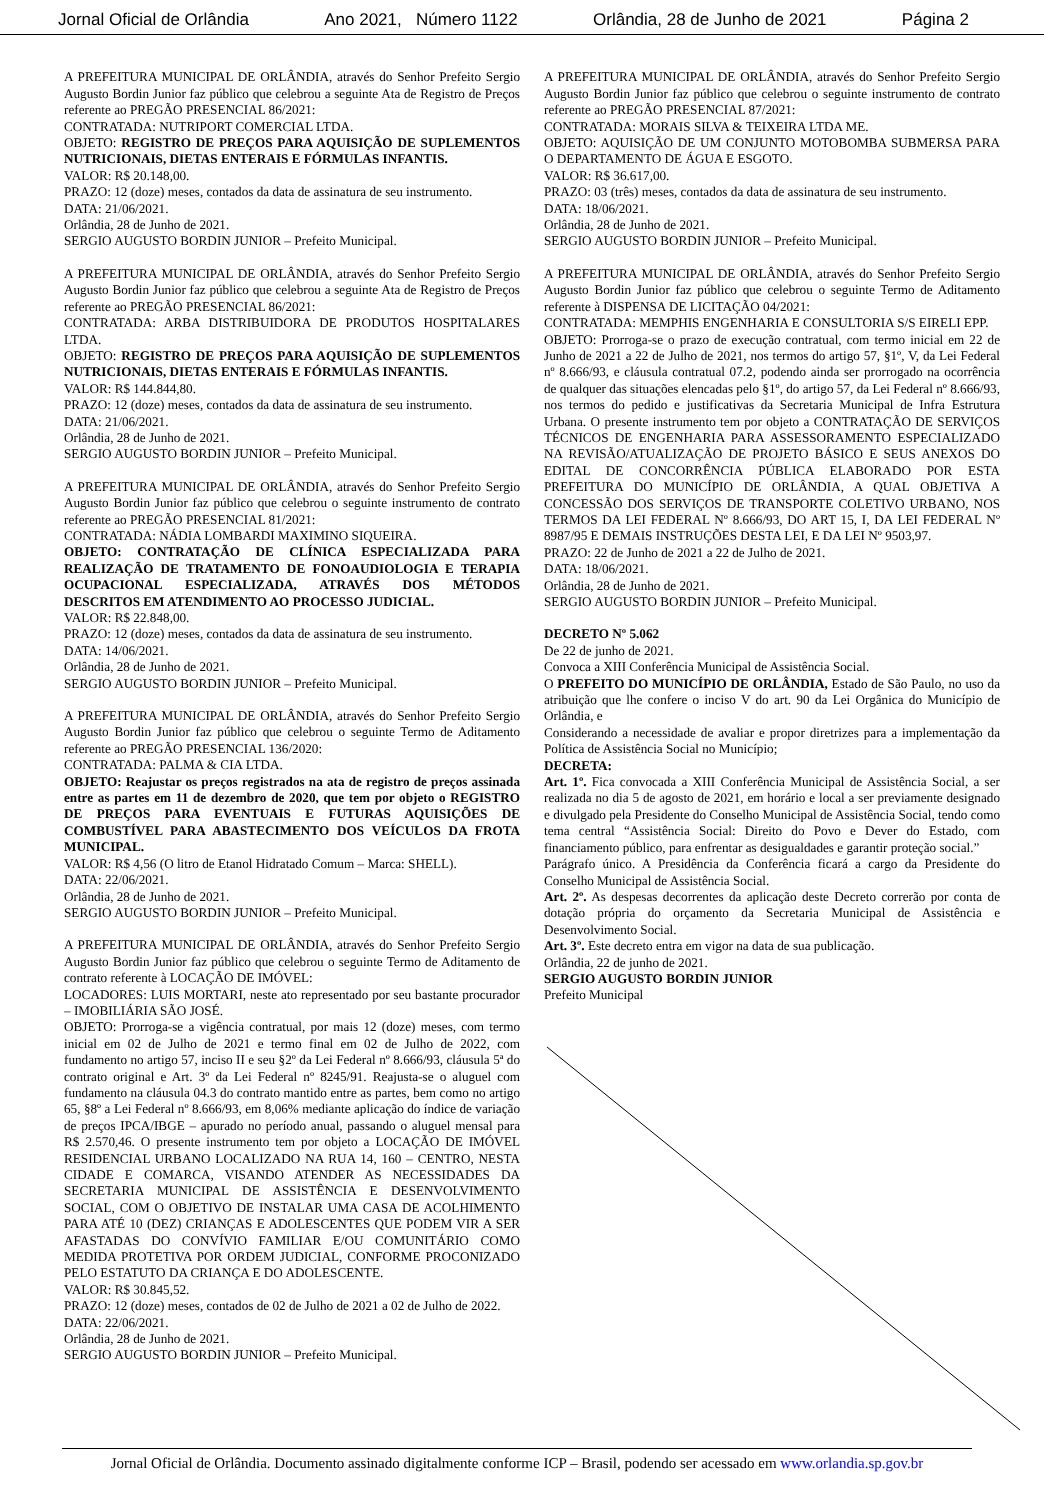Jornal Oficial de Orlândia Ano 2021, Número 1122 Orlândia, 28 de Junho de 2021 Página 2
A PREFEITURA MUNICIPAL DE ORLÂNDIA, através do Senhor Prefeito Sergio Augusto Bordin Junior faz público que celebrou a seguinte Ata de Registro de Preços referente ao PREGÃO PRESENCIAL 86/2021:
CONTRATADA: NUTRIPORT COMERCIAL LTDA.
OBJETO: REGISTRO DE PREÇOS PARA AQUISIÇÃO DE SUPLEMENTOS NUTRICIONAIS, DIETAS ENTERAIS E FÓRMULAS INFANTIS.
VALOR: R$ 20.148,00.
PRAZO: 12 (doze) meses, contados da data de assinatura de seu instrumento.
DATA: 21/06/2021.
Orlândia, 28 de Junho de 2021.
SERGIO AUGUSTO BORDIN JUNIOR – Prefeito Municipal.
A PREFEITURA MUNICIPAL DE ORLÂNDIA, através do Senhor Prefeito Sergio Augusto Bordin Junior faz público que celebrou a seguinte Ata de Registro de Preços referente ao PREGÃO PRESENCIAL 86/2021:
CONTRATADA: ARBA DISTRIBUIDORA DE PRODUTOS HOSPITALARES LTDA.
OBJETO: REGISTRO DE PREÇOS PARA AQUISIÇÃO DE SUPLEMENTOS NUTRICIONAIS, DIETAS ENTERAIS E FÓRMULAS INFANTIS.
VALOR: R$ 144.844,80.
PRAZO: 12 (doze) meses, contados da data de assinatura de seu instrumento.
DATA: 21/06/2021.
Orlândia, 28 de Junho de 2021.
SERGIO AUGUSTO BORDIN JUNIOR – Prefeito Municipal.
A PREFEITURA MUNICIPAL DE ORLÂNDIA, através do Senhor Prefeito Sergio Augusto Bordin Junior faz público que celebrou o seguinte instrumento de contrato referente ao PREGÃO PRESENCIAL 81/2021:
CONTRATADA: NÁDIA LOMBARDI MAXIMINO SIQUEIRA.
OBJETO: CONTRATAÇÃO DE CLÍNICA ESPECIALIZADA PARA REALIZAÇÃO DE TRATAMENTO DE FONOAUDIOLOGIA E TERAPIA OCUPACIONAL ESPECIALIZADA, ATRAVÉS DOS MÉTODOS DESCRITOS EM ATENDIMENTO AO PROCESSO JUDICIAL.
VALOR: R$ 22.848,00.
PRAZO: 12 (doze) meses, contados da data de assinatura de seu instrumento.
DATA: 14/06/2021.
Orlândia, 28 de Junho de 2021.
SERGIO AUGUSTO BORDIN JUNIOR – Prefeito Municipal.
A PREFEITURA MUNICIPAL DE ORLÂNDIA, através do Senhor Prefeito Sergio Augusto Bordin Junior faz público que celebrou o seguinte Termo de Aditamento referente ao PREGÃO PRESENCIAL 136/2020:
CONTRATADA: PALMA & CIA LTDA.
OBJETO: Reajustar os preços registrados na ata de registro de preços assinada entre as partes em 11 de dezembro de 2020, que tem por objeto o REGISTRO DE PREÇOS PARA EVENTUAIS E FUTURAS AQUISIÇÕES DE COMBUSTÍVEL PARA ABASTECIMENTO DOS VEÍCULOS DA FROTA MUNICIPAL.
VALOR: R$ 4,56 (O litro de Etanol Hidratado Comum – Marca: SHELL).
DATA: 22/06/2021.
Orlândia, 28 de Junho de 2021.
SERGIO AUGUSTO BORDIN JUNIOR – Prefeito Municipal.
A PREFEITURA MUNICIPAL DE ORLÂNDIA, através do Senhor Prefeito Sergio Augusto Bordin Junior faz público que celebrou o seguinte Termo de Aditamento de contrato referente à LOCAÇÃO DE IMÓVEL:
LOCADORES: LUIS MORTARI, neste ato representado por seu bastante procurador – IMOBILIÁRIA SÃO JOSÉ.
OBJETO: Prorroga-se a vigência contratual, por mais 12 (doze) meses, com termo inicial em 02 de Julho de 2021 e termo final em 02 de Julho de 2022, com fundamento no artigo 57, inciso II e seu §2º da Lei Federal nº 8.666/93, cláusula 5ª do contrato original e Art. 3º da Lei Federal nº 8245/91. Reajusta-se o aluguel com fundamento na cláusula 04.3 do contrato mantido entre as partes, bem como no artigo 65, §8º a Lei Federal nº 8.666/93, em 8,06% mediante aplicação do índice de variação de preços IPCA/IBGE – apurado no período anual, passando o aluguel mensal para R$ 2.570,46. O presente instrumento tem por objeto a LOCAÇÃO DE IMÓVEL RESIDENCIAL URBANO LOCALIZADO NA RUA 14, 160 – CENTRO, NESTA CIDADE E COMARCA, VISANDO ATENDER AS NECESSIDADES DA SECRETARIA MUNICIPAL DE ASSISTÊNCIA E DESENVOLVIMENTO SOCIAL, COM O OBJETIVO DE INSTALAR UMA CASA DE ACOLHIMENTO PARA ATÉ 10 (DEZ) CRIANÇAS E ADOLESCENTES QUE PODEM VIR A SER AFASTADAS DO CONVÍVIO FAMILIAR E/OU COMUNITÁRIO COMO MEDIDA PROTETIVA POR ORDEM JUDICIAL, CONFORME PROCONIZADO PELO ESTATUTO DA CRIANÇA E DO ADOLESCENTE.
VALOR: R$ 30.845,52.
PRAZO: 12 (doze) meses, contados de 02 de Julho de 2021 a 02 de Julho de 2022.
DATA: 22/06/2021.
Orlândia, 28 de Junho de 2021.
SERGIO AUGUSTO BORDIN JUNIOR – Prefeito Municipal.
A PREFEITURA MUNICIPAL DE ORLÂNDIA, através do Senhor Prefeito Sergio Augusto Bordin Junior faz público que celebrou o seguinte instrumento de contrato referente ao PREGÃO PRESENCIAL 87/2021:
CONTRATADA: MORAIS SILVA & TEIXEIRA LTDA ME.
OBJETO: AQUISIÇÃO DE UM CONJUNTO MOTOBOMBA SUBMERSA PARA O DEPARTAMENTO DE ÁGUA E ESGOTO.
VALOR: R$ 36.617,00.
PRAZO: 03 (três) meses, contados da data de assinatura de seu instrumento.
DATA: 18/06/2021.
Orlândia, 28 de Junho de 2021.
SERGIO AUGUSTO BORDIN JUNIOR – Prefeito Municipal.
A PREFEITURA MUNICIPAL DE ORLÂNDIA, através do Senhor Prefeito Sergio Augusto Bordin Junior faz público que celebrou o seguinte Termo de Aditamento referente à DISPENSA DE LICITAÇÃO 04/2021:
CONTRATADA: MEMPHIS ENGENHARIA E CONSULTORIA S/S EIRELI EPP.
OBJETO: Prorroga-se o prazo de execução contratual, com termo inicial em 22 de Junho de 2021 a 22 de Julho de 2021, nos termos do artigo 57, §1º, V, da Lei Federal nº 8.666/93, e cláusula contratual 07.2, podendo ainda ser prorrogado na ocorrência de qualquer das situações elencadas pelo §1º, do artigo 57, da Lei Federal nº 8.666/93, nos termos do pedido e justificativas da Secretaria Municipal de Infra Estrutura Urbana. O presente instrumento tem por objeto a CONTRATAÇÃO DE SERVIÇOS TÉCNICOS DE ENGENHARIA PARA ASSESSORAMENTO ESPECIALIZADO NA REVISÃO/ATUALIZAÇÃO DE PROJETO BÁSICO E SEUS ANEXOS DO EDITAL DE CONCORRÊNCIA PÚBLICA ELABORADO POR ESTA PREFEITURA DO MUNICÍPIO DE ORLÂNDIA, A QUAL OBJETIVA A CONCESSÃO DOS SERVIÇOS DE TRANSPORTE COLETIVO URBANO, NOS TERMOS DA LEI FEDERAL Nº 8.666/93, DO ART 15, I, DA LEI FEDERAL Nº 8987/95 E DEMAIS INSTRUÇÕES DESTA LEI, E DA LEI Nº 9503,97.
PRAZO: 22 de Junho de 2021 a 22 de Julho de 2021.
DATA: 18/06/2021.
Orlândia, 28 de Junho de 2021.
SERGIO AUGUSTO BORDIN JUNIOR – Prefeito Municipal.
DECRETO Nº 5.062
De 22 de junho de 2021.
Convoca a XIII Conferência Municipal de Assistência Social.
O PREFEITO DO MUNICÍPIO DE ORLÂNDIA, Estado de São Paulo, no uso da atribuição que lhe confere o inciso V do art. 90 da Lei Orgânica do Município de Orlândia, e
Considerando a necessidade de avaliar e propor diretrizes para a implementação da Política de Assistência Social no Município;
DECRETA:
Art. 1º. Fica convocada a XIII Conferência Municipal de Assistência Social, a ser realizada no dia 5 de agosto de 2021, em horário e local a ser previamente designado e divulgado pela Presidente do Conselho Municipal de Assistência Social, tendo como tema central “Assistência Social: Direito do Povo e Dever do Estado, com financiamento público, para enfrentar as desigualdades e garantir proteção social.”
Parágrafo único. A Presidência da Conferência ficará a cargo da Presidente do Conselho Municipal de Assistência Social.
Art. 2º. As despesas decorrentes da aplicação deste Decreto correrão por conta de dotação própria do orçamento da Secretaria Municipal de Assistência e Desenvolvimento Social.
Art. 3º. Este decreto entra em vigor na data de sua publicação.
Orlândia, 22 de junho de 2021.
SERGIO AUGUSTO BORDIN JUNIOR
Prefeito Municipal
Jornal Oficial de Orlândia. Documento assinado digitalmente conforme ICP – Brasil, podendo ser acessado em www.orlandia.sp.gov.br